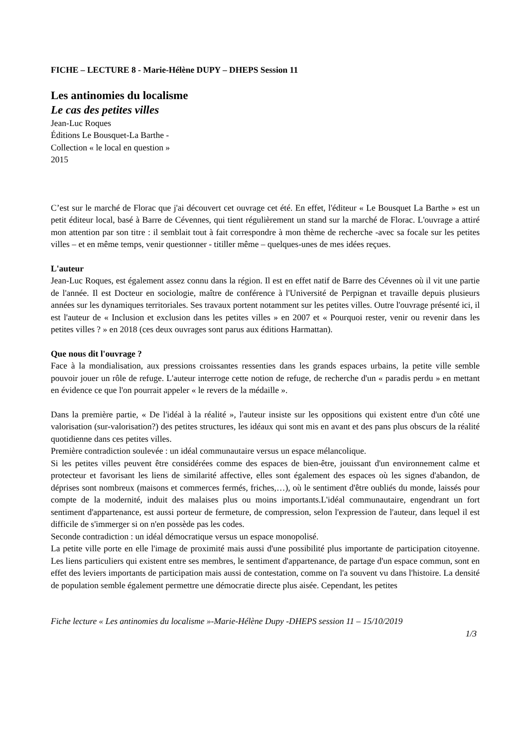FICHE – LECTURE 8 - Marie-Hélène DUPY – DHEPS Session 11
Les antinomies du localisme
Le cas des petites villes
Jean-Luc Roques
Éditions Le Bousquet-La Barthe -
Collection « le local en question »
2015
C’est sur le marché de Florac que j'ai découvert cet ouvrage cet été. En effet, l'éditeur « Le Bousquet La Barthe » est un petit éditeur local, basé à Barre de Cévennes, qui tient régulièrement un stand sur la marché de Florac. L'ouvrage a attiré mon attention par son titre : il semblait tout à fait correspondre à mon thème de recherche -avec sa focale sur les petites villes – et en même temps, venir questionner - titiller même – quelques-unes de mes idées reçues.
L'auteur
Jean-Luc Roques, est également assez connu dans la région. Il est en effet natif de Barre des Cévennes où il vit une partie de l'année. Il est Docteur en sociologie, maître de conférence à l'Université de Perpignan et travaille depuis plusieurs années sur les dynamiques territoriales. Ses travaux portent notamment sur les petites villes. Outre l'ouvrage présenté ici, il est l'auteur de « Inclusion et exclusion dans les petites villes » en 2007 et « Pourquoi rester, venir ou revenir dans les petites villes ? » en 2018 (ces deux ouvrages sont parus aux éditions Harmattan).
Que nous dit l'ouvrage ?
Face à la mondialisation, aux pressions croissantes ressenties dans les grands espaces urbains, la petite ville semble pouvoir jouer un rôle de refuge. L'auteur interroge cette notion de refuge, de recherche d'un « paradis perdu » en mettant en évidence ce que l'on pourrait appeler « le revers de la médaille ».
Dans la première partie, « De l'idéal à la réalité », l'auteur insiste sur les oppositions qui existent entre d'un côté une valorisation (sur-valorisation?) des petites structures, les idéaux qui sont mis en avant et des pans plus obscurs de la réalité quotidienne dans ces petites villes.
Première contradiction soulevée : un idéal communautaire versus un espace mélancolique.
Si les petites villes peuvent être considérées comme des espaces de bien-être, jouissant d'un environnement calme et protecteur et favorisant les liens de similarité affective, elles sont également des espaces où les signes d'abandon, de déprises sont nombreux (maisons et commerces fermés, friches,…), où le sentiment d'être oubliés du monde, laissés pour compte de la modernité, induit des malaises plus ou moins importants.L'idéal communautaire, engendrant un fort sentiment d'appartenance, est aussi porteur de fermeture, de compression, selon l'expression de l'auteur, dans lequel il est difficile de s'immerger si on n'en possède pas les codes.
Seconde contradiction : un idéal démocratique versus un espace monopolisé.
La petite ville porte en elle l'image de proximité mais aussi d'une possibilité plus importante de participation citoyenne. Les liens particuliers qui existent entre ses membres, le sentiment d'appartenance, de partage d'un espace commun, sont en effet des leviers importants de participation mais aussi de contestation, comme on l'a souvent vu dans l'histoire. La densité de population semble également permettre une démocratie directe plus aisée. Cependant, les petites
Fiche lecture « Les antinomies du localisme »-Marie-Hélène Dupy -DHEPS session 11 – 15/10/2019
1/3